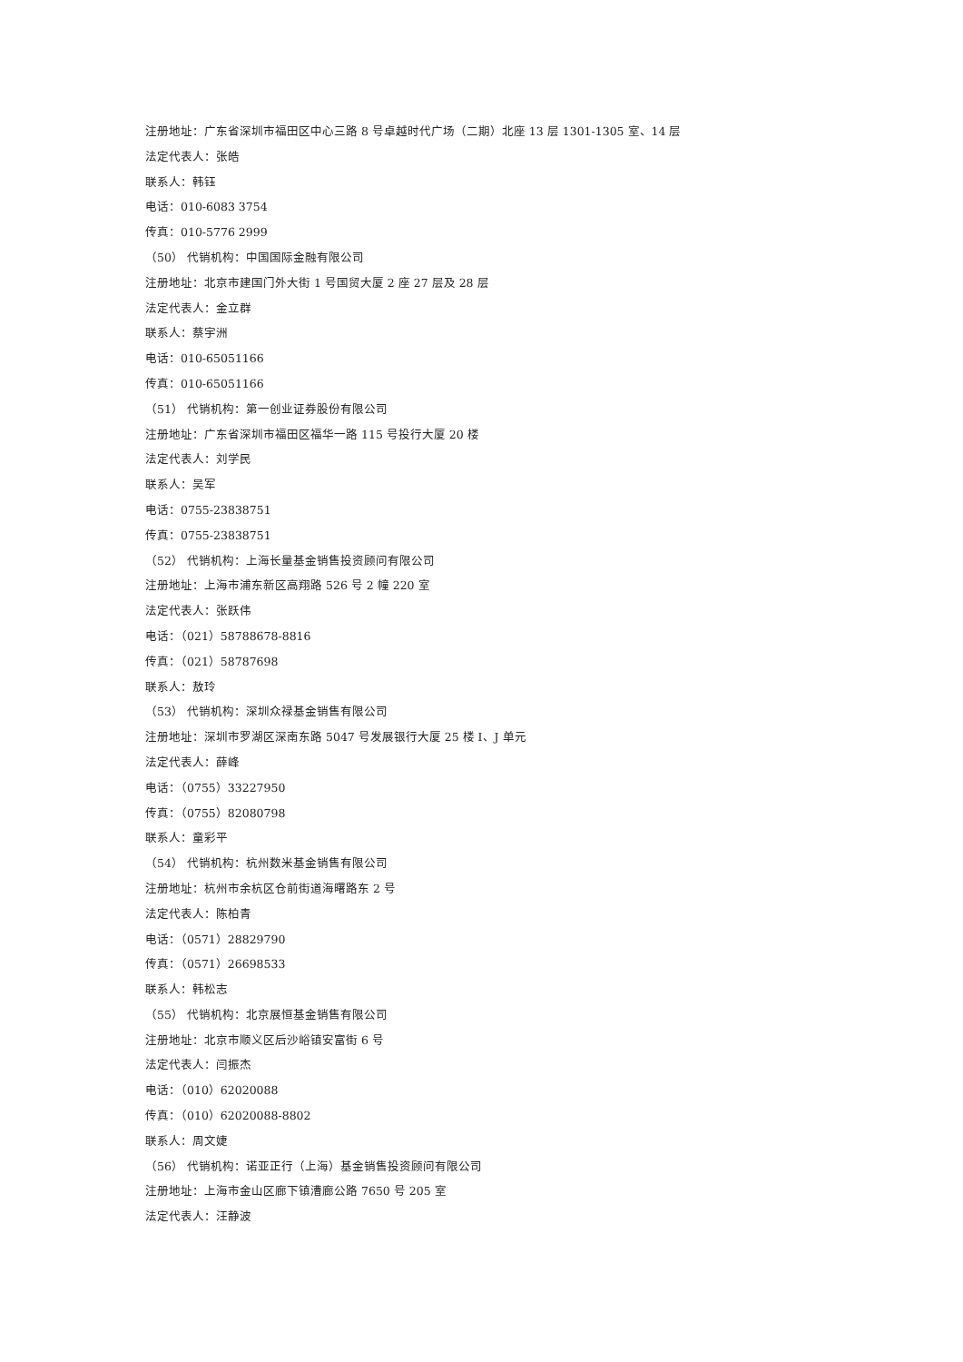注册地址：广东省深圳市福田区中心三路 8 号卓越时代广场（二期）北座 13 层 1301-1305 室、14 层
法定代表人：张皓
联系人：韩钰
电话：010-6083 3754
传真：010-5776 2999
（50） 代销机构：中国国际金融有限公司
注册地址：北京市建国门外大街 1 号国贸大厦 2 座 27 层及 28 层
法定代表人：金立群
联系人：蔡宇洲
电话：010-65051166
传真：010-65051166
（51） 代销机构：第一创业证券股份有限公司
注册地址：广东省深圳市福田区福华一路 115 号投行大厦 20 楼
法定代表人：刘学民
联系人：吴军
电话：0755-23838751
传真：0755-23838751
（52） 代销机构：上海长量基金销售投资顾问有限公司
注册地址：上海市浦东新区高翔路 526 号 2 幢 220 室
法定代表人：张跃伟
电话：（021）58788678-8816
传真：（021）58787698
联系人：敖玲
（53） 代销机构：深圳众禄基金销售有限公司
注册地址：深圳市罗湖区深南东路 5047 号发展银行大厦 25 楼 I、J 单元
法定代表人：薛峰
电话：（0755）33227950
传真：（0755）82080798
联系人：童彩平
（54） 代销机构：杭州数米基金销售有限公司
注册地址：杭州市余杭区仓前街道海曙路东 2 号
法定代表人：陈柏青
电话：（0571）28829790
传真：（0571）26698533
联系人：韩松志
（55） 代销机构：北京展恒基金销售有限公司
注册地址：北京市顺义区后沙峪镇安富街 6 号
法定代表人：闫振杰
电话：（010）62020088
传真：（010）62020088-8802
联系人：周文婕
（56） 代销机构：诺亚正行（上海）基金销售投资顾问有限公司
注册地址：上海市金山区廊下镇漕廊公路 7650 号 205 室
法定代表人：汪静波